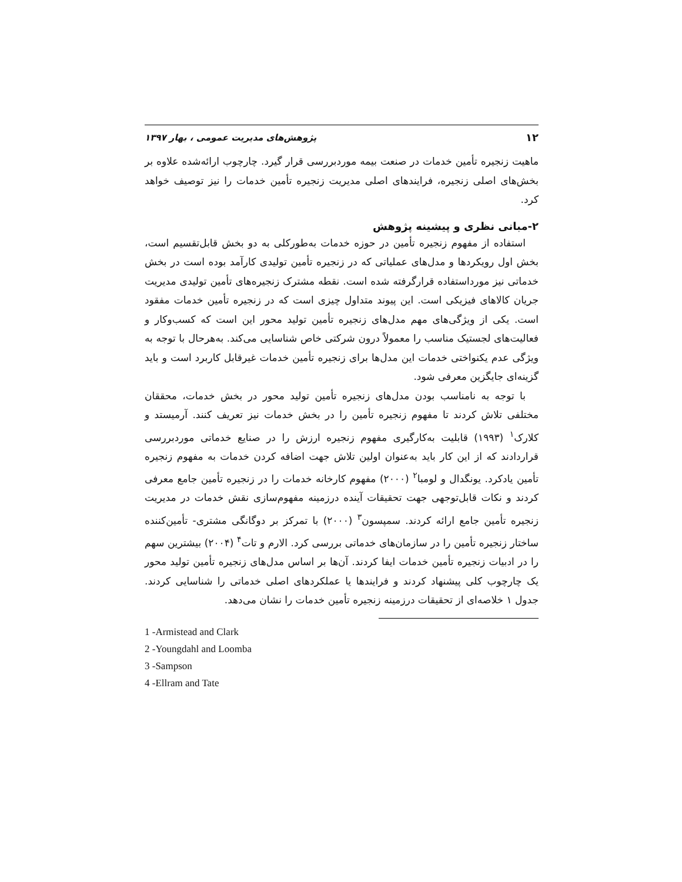۱۲ پژوهش‌های مدیریت عمومی ، بهار ۱۳۹۷
ماهیت زنجیره تأمین خدمات در صنعت بیمه موردبررسی قرار گیرد. چارچوب ارائه‌شده علاوه بر بخش‌های اصلی زنجیره، فرایندهای اصلی مدیریت زنجیره تأمین خدمات را نیز توصیف خواهد کرد.
۲-مبانی نظری و پیشینه پژوهش
استفاده از مفهوم زنجیره تأمین در حوزه خدمات به‌طورکلی به دو بخش قابل‌تقسیم است، بخش اول رویکردها و مدل‌های عملیاتی که در زنجیره تأمین تولیدی کارآمد بوده است در بخش خدماتی نیز مورداستفاده قرارگرفته شده است. نقطه مشترک زنجیره‌های تأمین تولیدی مدیریت جریان کالاهای فیزیکی است. این پیوند متداول چیزی است که در زنجیره تأمین خدمات مفقود است. یکی از ویژگی‌های مهم مدل‌های زنجیره تأمین تولید محور این است که کسب‌وکار و فعالیت‌های لجستیک مناسب را معمولاً درون شرکتی خاص شناسایی می‌کند. به‌هرحال با توجه به ویژگی عدم یکنواختی خدمات این مدل‌ها برای زنجیره تأمین خدمات غیرقابل کاربرد است و باید گزینه‌ای جایگزین معرفی شود.
با توجه به نامناسب بودن مدل‌های زنجیره تأمین تولید محور در بخش خدمات، محققان مختلفی تلاش کردند تا مفهوم زنجیره تأمین را در بخش خدمات نیز تعریف کنند. آرمیستد و کلارک<sup>۱</sup> (۱۹۹۳) قابلیت به‌کارگیری مفهوم زنجیره ارزش را در صنایع خدماتی موردبررسی قراردادند که از این کار باید به‌عنوان اولین تلاش جهت اضافه کردن خدمات به مفهوم زنجیره تأمین یادکرد. یونگدال و لومبا<sup>۲</sup> (۲۰۰۰) مفهوم کارخانه خدمات را در زنجیره تأمین جامع معرفی کردند و نکات قابل‌توجهی جهت تحقیقات آینده درزمینه مفهوم‌سازی نقش خدمات در مدیریت زنجیره تأمین جامع ارائه کردند. سمپسون<sup>۳</sup> (۲۰۰۰) با تمرکز بر دوگانگی مشتری- تأمین‌کننده ساختار زنجیره تأمین را در سازمان‌های خدماتی بررسی کرد. الارم و تات<sup>۴</sup> (۲۰۰۴) بیشترین سهم را در ادبیات زنجیره تأمین خدمات ایفا کردند. آن‌ها بر اساس مدل‌های زنجیره تأمین تولید محور یک چارچوب کلی پیشنهاد کردند و فرایندها یا عملکردهای اصلی خدماتی را شناسایی کردند. جدول ۱ خلاصه‌ای از تحقیقات درزمینه زنجیره تأمین خدمات را نشان می‌دهد.
1 -Armistead and Clark
2 -Youngdahl and Loomba
3 -Sampson
4 -Ellram and Tate